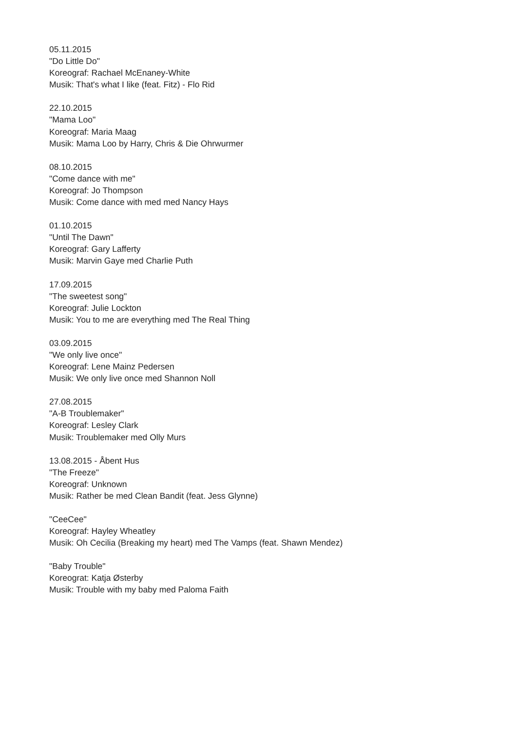05.11.2015
"Do Little Do"
Koreograf: Rachael McEnaney-White
Musik: That's what I like (feat. Fitz) - Flo Rid
22.10.2015
"Mama Loo"
Koreograf: Maria Maag
Musik: Mama Loo by Harry, Chris & Die Ohrwurmer
08.10.2015
"Come dance with me"
Koreograf: Jo Thompson
Musik: Come dance with med med Nancy Hays
01.10.2015
"Until The Dawn"
Koreograf: Gary Lafferty
Musik: Marvin Gaye med Charlie Puth
17.09.2015
"The sweetest song"
Koreograf: Julie Lockton
Musik: You to me are everything med The Real Thing
03.09.2015
"We only live once"
Koreograf: Lene Mainz Pedersen
Musik: We only live once med Shannon Noll
27.08.2015
"A-B Troublemaker"
Koreograf: Lesley Clark
Musik: Troublemaker med Olly Murs
13.08.2015 - Åbent Hus
"The Freeze"
Koreograf: Unknown
Musik: Rather be med Clean Bandit (feat. Jess Glynne)
"CeeCee"
Koreograf: Hayley Wheatley
Musik: Oh Cecilia (Breaking my heart) med The Vamps (feat. Shawn Mendez)
"Baby Trouble"
Koreograt: Katja Østerby
Musik: Trouble with my baby med Paloma Faith